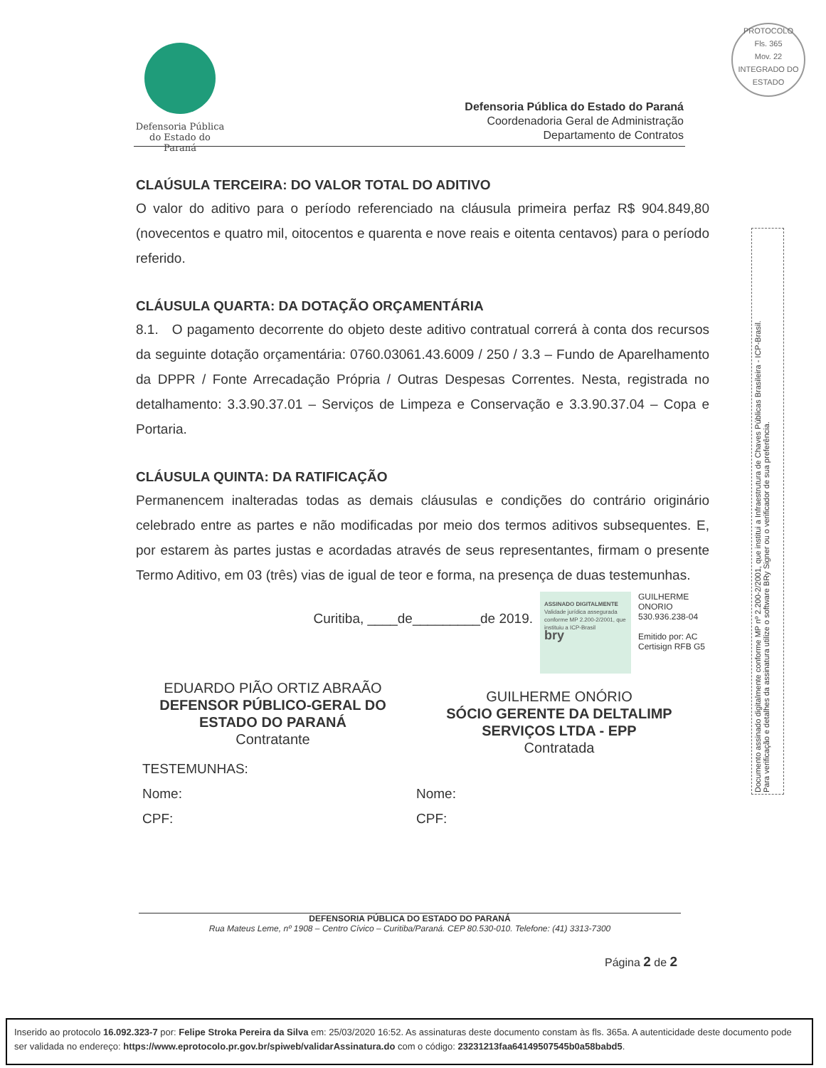Defensoria Pública
do Estado do Paraná
Defensoria Pública do Estado do Paraná
Coordenadoria Geral de Administração
Departamento de Contratos
PROTOCOLO
Fls. 365
Mov. 22
INTEGRADO DO ESTADO
Documento assinado digitalmente conforme MP nº 2.200-2/2001, que institui a Infraestrutura de Chaves Públicas Brasileira - ICP-Brasil.
Para verificação e detalhes da assinatura utilize o software BRy Signer ou o verificador de sua preferência.
CLAÚSULA TERCEIRA: DO VALOR TOTAL DO ADITIVO
O valor do aditivo para o período referenciado na cláusula primeira perfaz R$ 904.849,80 (novecentos e quatro mil, oitocentos e quarenta e nove reais e oitenta centavos) para o período referido.
CLÁUSULA QUARTA: DA DOTAÇÃO ORÇAMENTÁRIA
8.1. O pagamento decorrente do objeto deste aditivo contratual correrá à conta dos recursos da seguinte dotação orçamentária: 0760.03061.43.6009 / 250 / 3.3 – Fundo de Aparelhamento da DPPR / Fonte Arrecadação Própria / Outras Despesas Correntes. Nesta, registrada no detalhamento: 3.3.90.37.01 – Serviços de Limpeza e Conservação e 3.3.90.37.04 – Copa e Portaria.
CLÁUSULA QUINTA: DA RATIFICAÇÃO
Permanencem inalteradas todas as demais cláusulas e condições do contrário originário celebrado entre as partes e não modificadas por meio dos termos aditivos subsequentes. E, por estarem às partes justas e acordadas através de seus representantes, firmam o presente Termo Aditivo, em 03 (três) vias de igual de teor e forma, na presença de duas testemunhas.
Curitiba, ____de_________de 2019.
ASSINADO DIGITALMENTE
Validade jurídica assegurada conforme MP 2.200-2/2001, que instituiu a ICP-Brasil
bry
GUILHERME ONORIO 530.936.238-04
Emitido por: AC Certisign RFB G5
EDUARDO PIÃO ORTIZ ABRAÃO
DEFENSOR PÚBLICO-GERAL DO ESTADO DO PARANÁ
Contratante
GUILHERME ONÓRIO
SÓCIO GERENTE DA DELTALIMP SERVIÇOS LTDA - EPP
Contratada
TESTEMUNHAS:
Nome:
CPF:
Nome:
CPF:
DEFENSORIA PÚBLICA DO ESTADO DO PARANÁ
Rua Mateus Leme, nº 1908 – Centro Cívico – Curitiba/Paraná. CEP 80.530-010. Telefone: (41) 3313-7300
Página 2 de 2
Inserido ao protocolo 16.092.323-7 por: Felipe Stroka Pereira da Silva em: 25/03/2020 16:52. As assinaturas deste documento constam às fls. 365a. A autenticidade deste documento pode ser validada no endereço: https://www.eprotocolo.pr.gov.br/spiweb/validarAssinatura.do com o código: 23231213faa64149507545b0a58babd5.